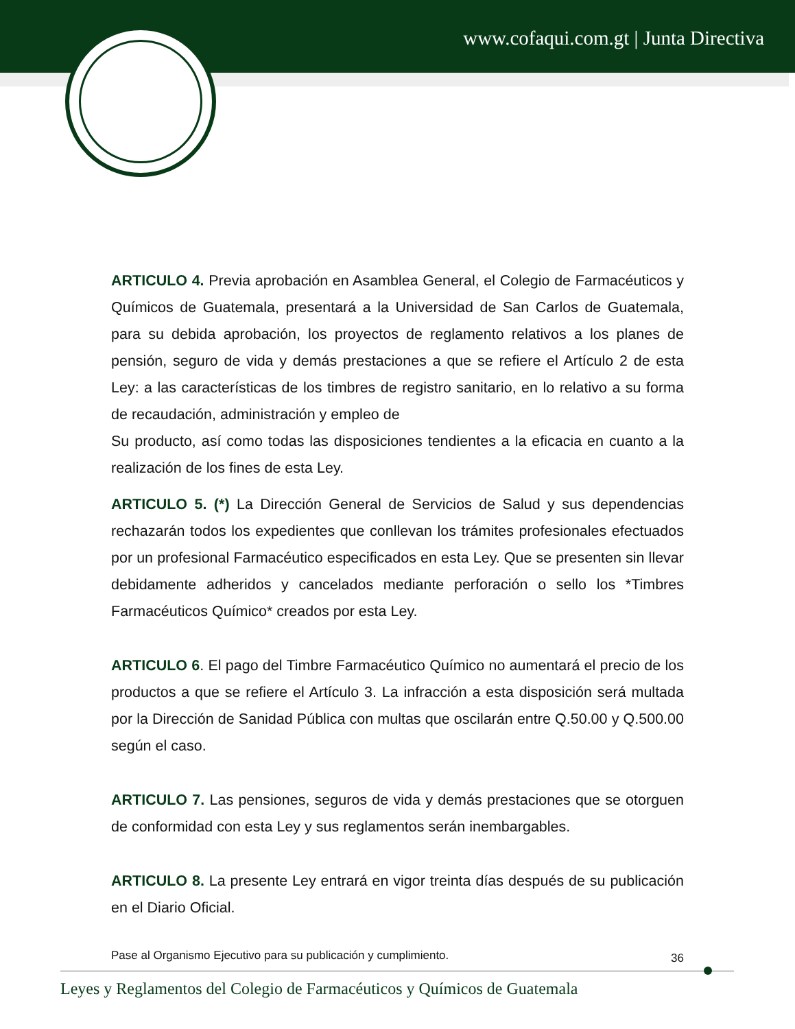www.cofaqui.com.gt | Junta Directiva
ARTICULO 4. Previa aprobación en Asamblea General, el Colegio de Farmacéuticos y Químicos de Guatemala, presentará a la Universidad de San Carlos de Guatemala, para su debida aprobación, los proyectos de reglamento relativos a los planes de pensión, seguro de vida y demás prestaciones a que se refiere el Artículo 2 de esta Ley: a las características de los timbres de registro sanitario, en lo relativo a su forma de recaudación, administración y empleo de
Su producto, así como todas las disposiciones tendientes a la eficacia en cuanto a la realización de los fines de esta Ley.
ARTICULO 5. (*) La Dirección General de Servicios de Salud y sus dependencias rechazarán todos los expedientes que conllevan los trámites profesionales efectuados por un profesional Farmacéutico especificados en esta Ley. Que se presenten sin llevar debidamente adheridos y cancelados mediante perforación o sello los *Timbres Farmacéuticos Químico* creados por esta Ley.
ARTICULO 6. El pago del Timbre Farmacéutico Químico no aumentará el precio de los productos a que se refiere el Artículo 3. La infracción a esta disposición será multada por la Dirección de Sanidad Pública con multas que oscilarán entre Q.50.00 y Q.500.00 según el caso.
ARTICULO 7. Las pensiones, seguros de vida y demás prestaciones que se otorguen de conformidad con esta Ley y sus reglamentos serán inembargables.
ARTICULO 8. La presente Ley entrará en vigor treinta días después de su publicación en el Diario Oficial.
Pase al Organismo Ejecutivo para su publicación y cumplimiento.
36
Leyes y Reglamentos del Colegio de Farmacéuticos y Químicos de Guatemala